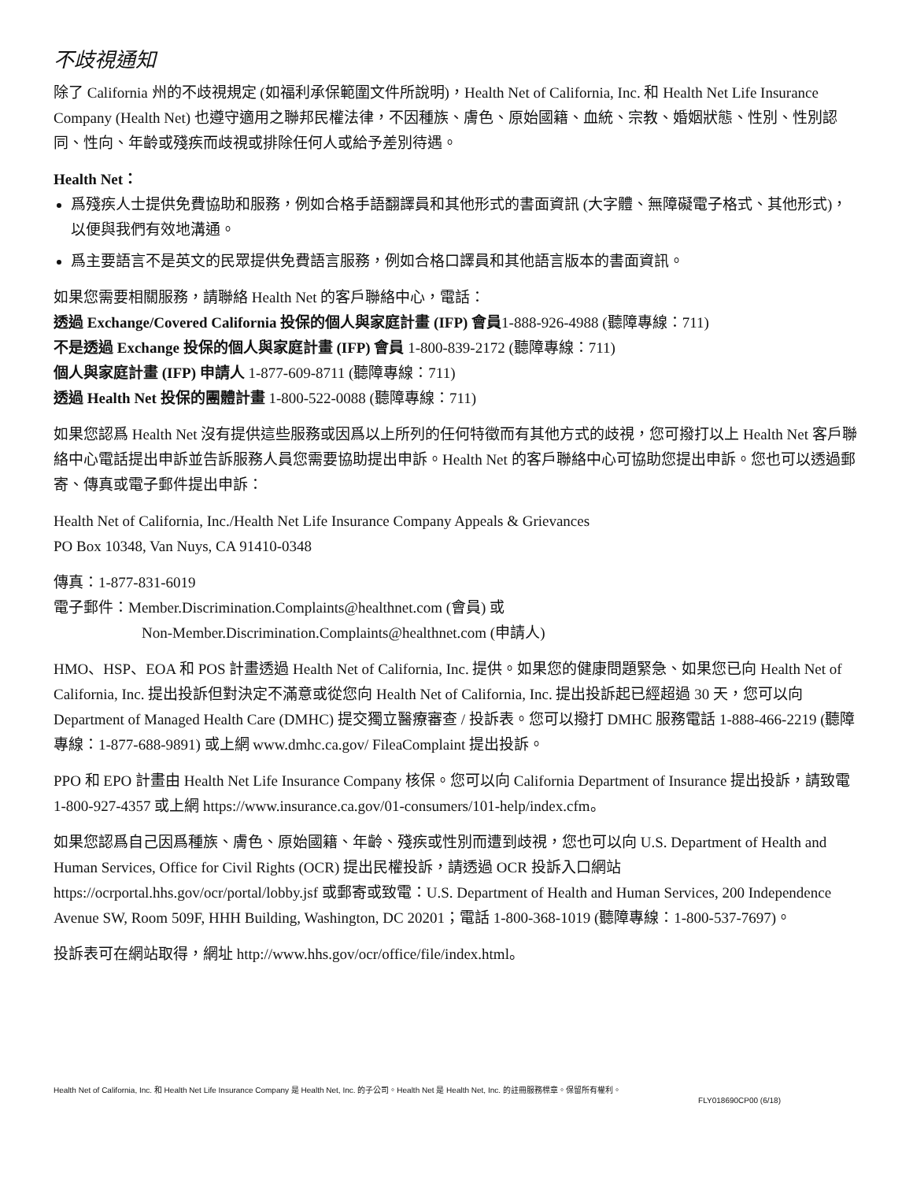不歧視通知
除了 California 州的不歧視規定 (如福利承保範圍文件所說明)，Health Net of California, Inc. 和 Health Net Life Insurance Company (Health Net) 也遵守適用之聯邦民權法律，不因種族、膚色、原始國籍、血統、宗教、婚姻狀態、性別、性別認同、性向、年齡或殘疾而歧視或排除任何人或給予差別待遇。
Health Net：
爲殘疾人士提供免費協助和服務，例如合格手語翻譯員和其他形式的書面資訊 (大字體、無障礙電子格式、其他形式)，以便與我們有效地溝通。
爲主要語言不是英文的民眾提供免費語言服務，例如合格口譯員和其他語言版本的書面資訊。
如果您需要相關服務，請聯絡 Health Net 的客戶聯絡中心，電話：
透過 Exchange/Covered California 投保的個人與家庭計畫 (IFP) 會員1-888-926-4988 (聽障專線：711)
不是透過 Exchange 投保的個人與家庭計畫 (IFP) 會員 1-800-839-2172 (聽障專線：711)
個人與家庭計畫 (IFP) 申請人 1-877-609-8711 (聽障專線：711)
透過 Health Net 投保的團體計畫 1-800-522-0088 (聽障專線：711)
如果您認爲 Health Net 沒有提供這些服務或因爲以上所列的任何特徵而有其他方式的歧視，您可撥打以上 Health Net 客戶聯絡中心電話提出申訴並告訴服務人員您需要協助提出申訴。Health Net 的客戶聯絡中心可協助您提出申訴。您也可以透過郵寄、傳真或電子郵件提出申訴：
Health Net of California, Inc./Health Net Life Insurance Company Appeals & Grievances
PO Box 10348, Van Nuys, CA 91410-0348
傳真：1-877-831-6019
電子郵件：Member.Discrimination.Complaints@healthnet.com (會員) 或
Non-Member.Discrimination.Complaints@healthnet.com (申請人)
HMO、HSP、EOA 和 POS 計畫透過 Health Net of California, Inc. 提供。如果您的健康問題緊急、如果您已向 Health Net of California, Inc. 提出投訴但對決定不滿意或從您向 Health Net of California, Inc. 提出投訴起已經超過 30 天，您可以向 Department of Managed Health Care (DMHC) 提交獨立醫療審查 / 投訴表。您可以撥打 DMHC 服務電話 1-888-466-2219 (聽障專線：1-877-688-9891) 或上網 www.dmhc.ca.gov/ FileaComplaint 提出投訴。
PPO 和 EPO 計畫由 Health Net Life Insurance Company 核保。您可以向 California Department of Insurance 提出投訴，請致電 1-800-927-4357 或上網 https://www.insurance.ca.gov/01-consumers/101-help/index.cfm。
如果您認爲自己因爲種族、膚色、原始國籍、年齡、殘疾或性別而遭到歧視，您也可以向 U.S. Department of Health and Human Services, Office for Civil Rights (OCR) 提出民權投訴，請透過 OCR 投訴入口網站 https://ocrportal.hhs.gov/ocr/portal/lobby.jsf 或郵寄或致電：U.S. Department of Health and Human Services, 200 Independence Avenue SW, Room 509F, HHH Building, Washington, DC 20201；電話 1-800-368-1019 (聽障專線：1-800-537-7697)。
投訴表可在網站取得，網址 http://www.hhs.gov/ocr/office/file/index.html。
Health Net of California, Inc. 和 Health Net Life Insurance Company 是 Health Net, Inc. 的子公司。Health Net 是 Health Net, Inc. 的註冊服務標章。保留所有權利。
FLY018690CP00 (6/18)